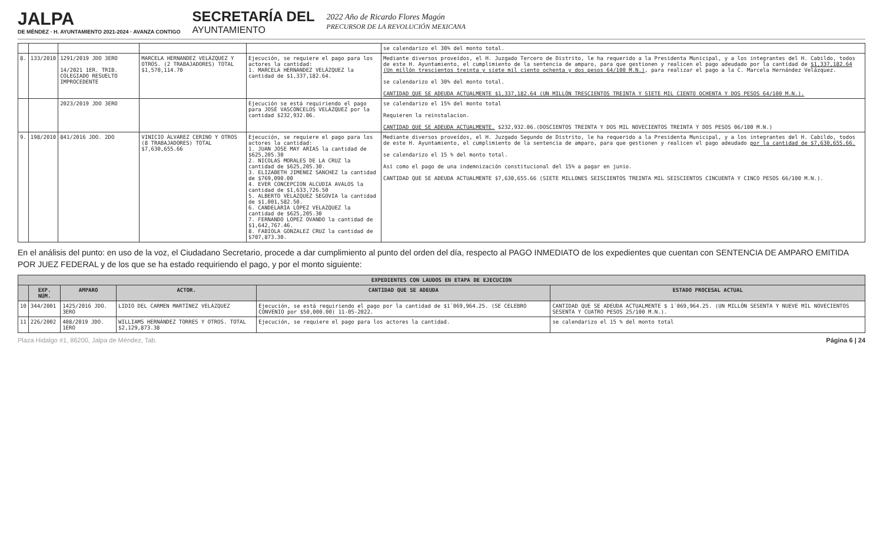JALPA
DE MÉNDEZ · H. AYUNTAMIENTO 2021-2024 · AVANZA CONTIGO
SECRETARÍA DEL
AYUNTAMIENTO
2022 Año de Ricardo Flores Magón
PRECURSOR DE LA REVOLUCIÓN MEXICANA
| | | | | | se calendarizo el 30% del monto total. |
| 8. | 133/2010 | 1291/2019 JDO 3ERO 14/2021 1ER. TRIB. COLEGIADO RESUELTO IMPROCEDENTE | MARCELA HERNANDEZ VELÁZQUEZ Y OTROS. (2 TRABAJADORES) TOTAL $1,570,114.70 | Ejecución, se requiere el pago para los actores la cantidad: 1. MARCELA HERNANDEZ VELÁZQUEZ la cantidad de $1,337,182.64. | Mediante diversos proveídos, el H. Juzgado Tercero de Distrito, le ha requerido a la Presidenta Municipal, y a los integrantes del H. Cabildo, todos de este H. Ayuntamiento, el cumplimiento de la sentencia de amparo, para que gestionen y realicen el pago adeudado por la cantidad de $1,337,182.64 (Un millón trescientos treinta y siete mil ciento ochenta y dos pesos 64/100 M.N.) , para realizar el pago a la C. Marcela Hernández Velázquez. se calendarizo el 30% del monto total. CANTIDAD QUE SE ADEUDA ACTUALMENTE $1,337,182.64 (UN MILLÓN TRESCIENTOS TREINTA Y SIETE MIL CIENTO OCHENTA Y DOS PESOS 64/100 M.N.). |
| | | 2023/2019 JDO 3ERO | | Ejecución se está requiriendo el pago para JOSÉ VASCONCELOS VELÁZQUEZ por la cantidad $232,932.06. | se calendarizo el 15% del monto total Requieren la reinstalacion. CANTIDAD QUE SE ADEUDA ACTUALMENTE. $232,932.06.(DOSCIENTOS TREINTA Y DOS MIL NOVECIENTOS TREINTA Y DOS PESOS 06/100 M.N.) |
| 9. | 198/2010 | 841/2016 JDO. 2DO | VINICIO ÁLVAREZ CERINO Y OTROS (8 TRABAJADORES) TOTAL $7,630,655.66 | Ejecución, se requiere el pago para los actores la cantidad: 1. JUAN JOSE MAY ARIAS la cantidad de $625,205.30 2. NICOLAS MORALES DE LA CRUZ la cantidad de $625,205.30. 3. ELIZABETH JIMENEZ SANCHEZ la cantidad de $769,090.00 4. EVER CONCEPCION ALCUDIA AVALOS la cantidad de $1,633,726.50 5. ALBERTO VELAZQUEZ SEGOVIA la cantidad de $1,001,582.50. 6. CANDELARIA LÓPEZ VELAZQUEZ la cantidad de $625,205.30 7. FERNANDO LOPEZ OVANDO la cantidad de $1,642,767.46. 8. FABIOLA GONZALEZ CRUZ la cantidad de $707,873.30. | Mediante diversos proveídos, el H. Juzgado Segundo de Distrito, le ha requerido a la Presidenta Municipal, y a los integrantes del H. Cabildo, todos de este H. Ayuntamiento, el cumplimiento de la sentencia de amparo, para que gestionen y realicen el pago adeudado por la cantidad de $7,630,655.66. se calendarizo el 15 % del monto total. Así como el pago de una indemnización constitucional del 15% a pagar en junio. CANTIDAD QUE SE ADEUDA ACTUALMENTE $7,630,655.66 (SIETE MILLONES SEISCIENTOS TREINTA MIL SEISCIENTOS CINCUENTA Y CINCO PESOS 66/100 M.N.). |
En el análisis del punto: en uso de la voz, el Ciudadano Secretario, procede a dar cumplimiento al punto del orden del día, respecto al PAGO INMEDIATO de los expedientes que cuentan con SENTENCIA DE AMPARO EMITIDA POR JUEZ FEDERAL y de los que se ha estado requiriendo el pago, y por el monto siguiente:
| EXPEDIENTES CON LAUDOS EN ETAPA DE EJECUCION | | | | | |
| --- | --- | --- | --- | --- | --- |
| | EXP. NÚM. | AMPARO | ACTOR. | CANTIDAD QUE SE ADEUDA | ESTADO PROCESAL ACTUAL |
| 10 | 344/2001 | 1425/2016 JDO. 3ERO | LIDIO DEL CARMEN MARTÍNEZ VELÁZQUEZ | Ejecución, se está requiriendo el pago por la cantidad de $1´069,964.25. (SE CELEBRO CONVENIO por $50,000.00) 11-05-2022. | CANTIDAD QUE SE ADEUDA ACTUALMENTE $ 1´069,964.25. (UN MILLÓN SESENTA Y NUEVE MIL NOVECIENTOS SESENTA Y CUATRO PESOS 25/100 M.N.). |
| 11 | 226/2002 | 408/2019 JDO. 1ERO | WILLIAMS HERNÁNDEZ TORRES Y OTROS. TOTAL $2,129,873.38 | Ejecución, se requiere el pago para los actores la cantidad. | se calendarizo el 15 % del monto total |
Plaza Hidalgo #1, 86200, Jalpa de Méndez, Tab. Página 6 | 24